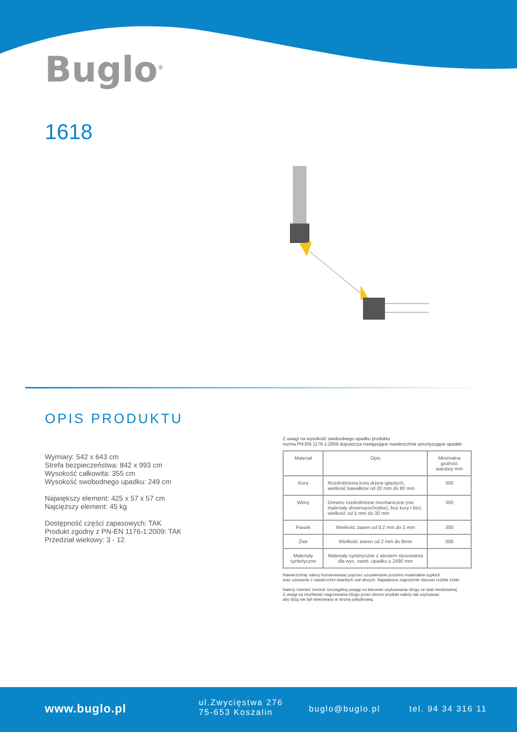Buglo<sup>®</sup>
1618
OPIS PRODUKTU
Wymiary: 542 x 643 cm
Strefa bezpieczeństwa: 842 x 993 cm
Wysokość całkowita: 355 cm
Wysokość swobodnego upadku: 249 cm
Największy element: 425 x 57 x 57 cm
Najcięższy element: 45 kg
Dostępność części zapasowych: TAK
Produkt zgodny z PN-EN 1176-1:2009: TAK
Przedział wiekowy: 3 - 12
Z uwagi na wysokość swobodnego upadku produktu
norma PN-EN 1176-1:2009 dopuszcza następujące nawierzchnie amortyzujące upadek:
| Materiał | Opis | Minimalna grubość warstwy mm |
| --- | --- | --- |
| Kora | Rozdrobniona kora drzew iglastych, wielkość kawałków od 20 mm do 80 mm | 300 |
| Wióry | Drewno rozdrobnione mechaniczne (nie materiały drewnopochodne), bez kory i liści, wielkość od 5 mm do 30 mm | 300 |
| Piasek | Wielkość ziaren od 0,2 mm do 2 mm | 300 |
| Żwir | Wielkość ziaren od 2 mm do 8mm | 300 |
| Materiały syntetyczne | Materiały syntetyczne z atestem stosowania dla wys. swob. upadku ≥ 2490 mm | |
Nawierzchnię należy konserwować poprzez uzupełnianie poziomu materiałów sypkich
oraz usuwanie z nawierzchni twardych ciał obcych. Największe zagrożenie stanowi rozbite szkło.
Należy również zwrócić szczególną uwagę na kierunek usytuowania ślizgu ze stali nierdzewnej.
Z uwagi na możliwość nagrzewania ślizgu przez słońce produkt należy tak usytuować
aby ślizg nie był skierowany w stronę południową.
www.buglo.pl
ul.Zwycięstwa 276
75-653 Koszalin
buglo@buglo.pl tel. 94 34 316 11